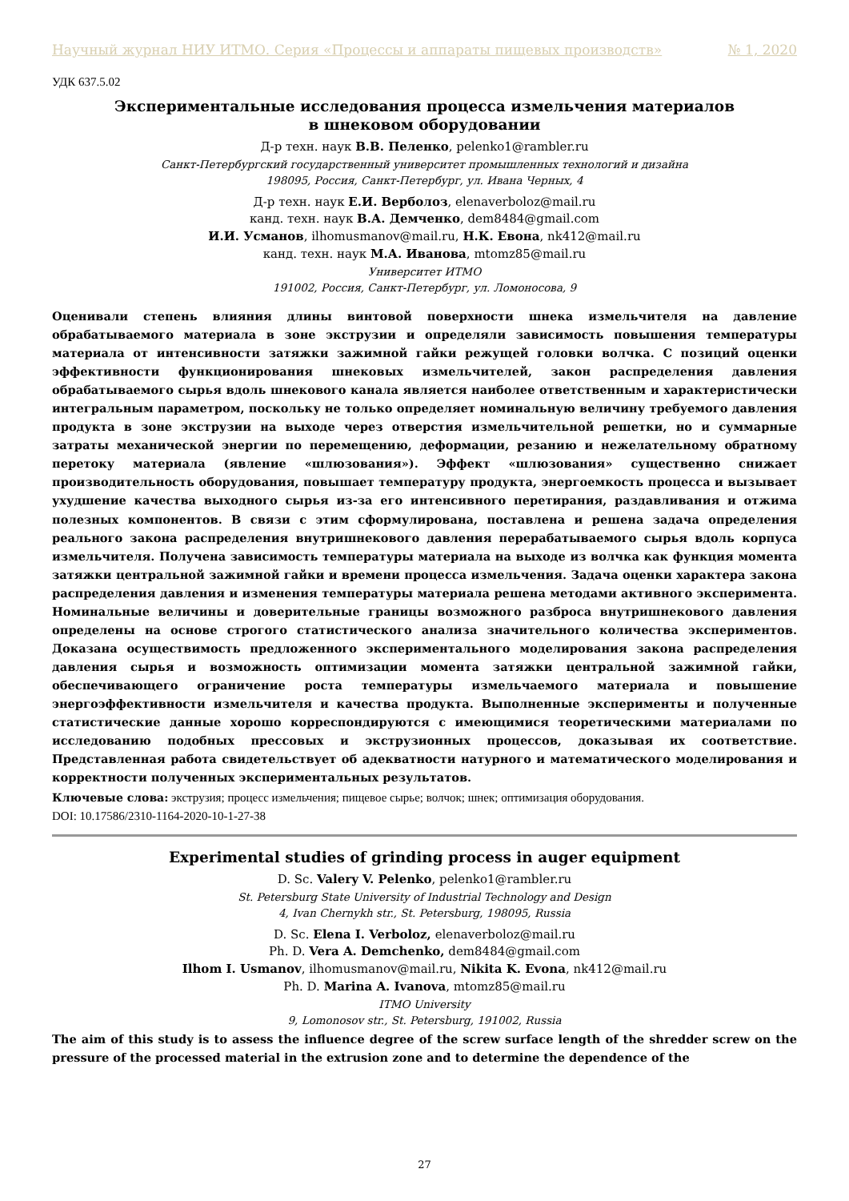Научный журнал НИУ ИТМО. Серия «Процессы и аппараты пищевых производств» № 1, 2020
УДК 637.5.02
Экспериментальные исследования процесса измельчения материалов
в шнековом оборудовании
Д-р техн. наук В.В. Пеленко, pelenko1@rambler.ru
Санкт-Петербургский государственный университет промышленных технологий и дизайна
198095, Россия, Санкт-Петербург, ул. Ивана Черных, 4
Д-р техн. наук Е.И. Верболоз, elenaverboloz@mail.ru
канд. техн. наук В.А. Демченко, dem8484@gmail.com
И.И. Усманов, ilhomusmanov@mail.ru, Н.К. Евона, nk412@mail.ru
канд. техн. наук М.А. Иванова, mtomz85@mail.ru
Университет ИТМО
191002, Россия, Санкт-Петербург, ул. Ломоносова, 9
Оценивали степень влияния длины винтовой поверхности шнека измельчителя на давление обрабатываемого материала в зоне экструзии и определяли зависимость повышения температуры материала от интенсивности затяжки зажимной гайки режущей головки волчка. С позиций оценки эффективности функционирования шнековых измельчителей, закон распределения давления обрабатываемого сырья вдоль шнекового канала является наиболее ответственным и характеристически интегральным параметром, поскольку не только определяет номинальную величину требуемого давления продукта в зоне экструзии на выходе через отверстия измельчительной решетки, но и суммарные затраты механической энергии по перемещению, деформации, резанию и нежелательному обратному перетоку материала (явление «шлюзования»). Эффект «шлюзования» существенно снижает производительность оборудования, повышает температуру продукта, энергоемкость процесса и вызывает ухудшение качества выходного сырья из-за его интенсивного перетирания, раздавливания и отжима полезных компонентов. В связи с этим сформулирована, поставлена и решена задача определения реального закона распределения внутришнекового давления перерабатываемого сырья вдоль корпуса измельчителя. Получена зависимость температуры материала на выходе из волчка как функция момента затяжки центральной зажимной гайки и времени процесса измельчения. Задача оценки характера закона распределения давления и изменения температуры материала решена методами активного эксперимента. Номинальные величины и доверительные границы возможного разброса внутришнекового давления определены на основе строгого статистического анализа значительного количества экспериментов. Доказана осуществимость предложенного экспериментального моделирования закона распределения давления сырья и возможность оптимизации момента затяжки центральной зажимной гайки, обеспечивающего ограничение роста температуры измельчаемого материала и повышение энергоэффективности измельчителя и качества продукта. Выполненные эксперименты и полученные статистические данные хорошо корреспондируются с имеющимися теоретическими материалами по исследованию подобных прессовых и экструзионных процессов, доказывая их соответствие. Представленная работа свидетельствует об адекватности натурного и математического моделирования и корректности полученных экспериментальных результатов.
Ключевые слова: экструзия; процесс измельчения; пищевое сырье; волчок; шнек; оптимизация оборудования.
DOI: 10.17586/2310-1164-2020-10-1-27-38
Experimental studies of grinding process in auger equipment
D. Sc. Valery V. Pelenko, pelenko1@rambler.ru
St. Petersburg State University of Industrial Technology and Design
4, Ivan Chernykh str., St. Petersburg, 198095, Russia
D. Sc. Elena I. Verboloz, elenaverboloz@mail.ru
Ph. D. Vera A. Demchenko, dem8484@gmail.com
Ilhom I. Usmanov, ilhomusmanov@mail.ru, Nikita K. Evona, nk412@mail.ru
Ph. D. Marina A. Ivanova, mtomz85@mail.ru
ITMO University
9, Lomonosov str., St. Petersburg, 191002, Russia
The aim of this study is to assess the influence degree of the screw surface length of the shredder screw on the pressure of the processed material in the extrusion zone and to determine the dependence of the
27